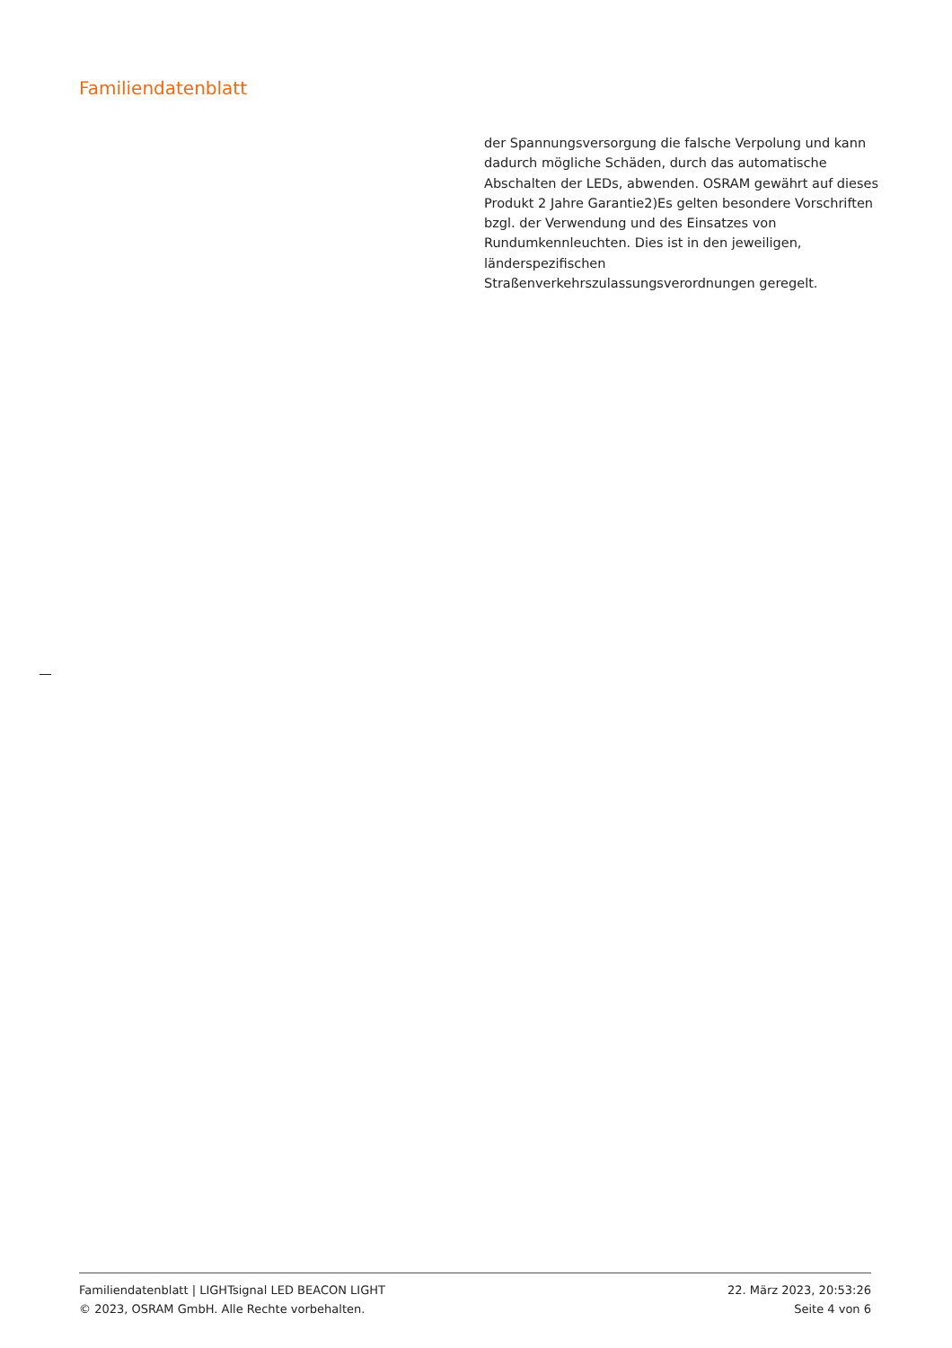Familiendatenblatt
der Spannungsversorgung die falsche Verpolung und kann dadurch mögliche Schäden, durch das automatische Abschalten der LEDs, abwenden. OSRAM gewährt auf dieses Produkt 2 Jahre Garantie2)Es gelten besondere Vorschriften bzgl. der Verwendung und des Einsatzes von Rundumkennleuchten. Dies ist in den jeweiligen, länderspezifischen Straßenverkehrszulassungsverordnungen geregelt.
Familiendatenblatt | LIGHTsignal LED BEACON LIGHT 22. März 2023, 20:53:26
© 2023, OSRAM GmbH. Alle Rechte vorbehalten. Seite 4 von 6